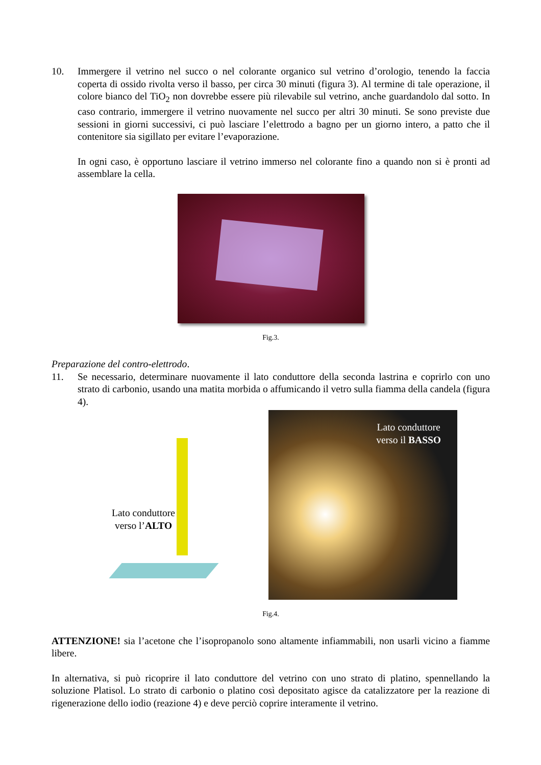10. Immergere il vetrino nel succo o nel colorante organico sul vetrino d’orologio, tenendo la faccia coperta di ossido rivolta verso il basso, per circa 30 minuti (figura 3). Al termine di tale operazione, il colore bianco del TiO<sub>2</sub> non dovrebbe essere più rilevabile sul vetrino, anche guardandolo dal sotto. In caso contrario, immergere il vetrino nuovamente nel succo per altri 30 minuti. Se sono previste due sessioni in giorni successivi, ci può lasciare l’elettrodo a bagno per un giorno intero, a patto che il contenitore sia sigillato per evitare l’evaporazione.
In ogni caso, è opportuno lasciare il vetrino immerso nel colorante fino a quando non si è pronti ad assemblare la cella.
Fig.3.
Preparazione del contro-elettrodo.
11. Se necessario, determinare nuovamente il lato conduttore della seconda lastrina e coprirlo con uno strato di carbonio, usando una matita morbida o affumicando il vetro sulla fiamma della candela (figura 4).
Lato conduttore verso l’ALTO
Lato conduttore
verso il BASSO
Fig.4.
ATTENZIONE! sia l’acetone che l’isopropanolo sono altamente infiammabili, non usarli vicino a fiamme libere.
In alternativa, si può ricoprire il lato conduttore del vetrino con uno strato di platino, spennellando la soluzione Platisol. Lo strato di carbonio o platino così depositato agisce da catalizzatore per la reazione di rigenerazione dello iodio (reazione 4) e deve perciò coprire interamente il vetrino.